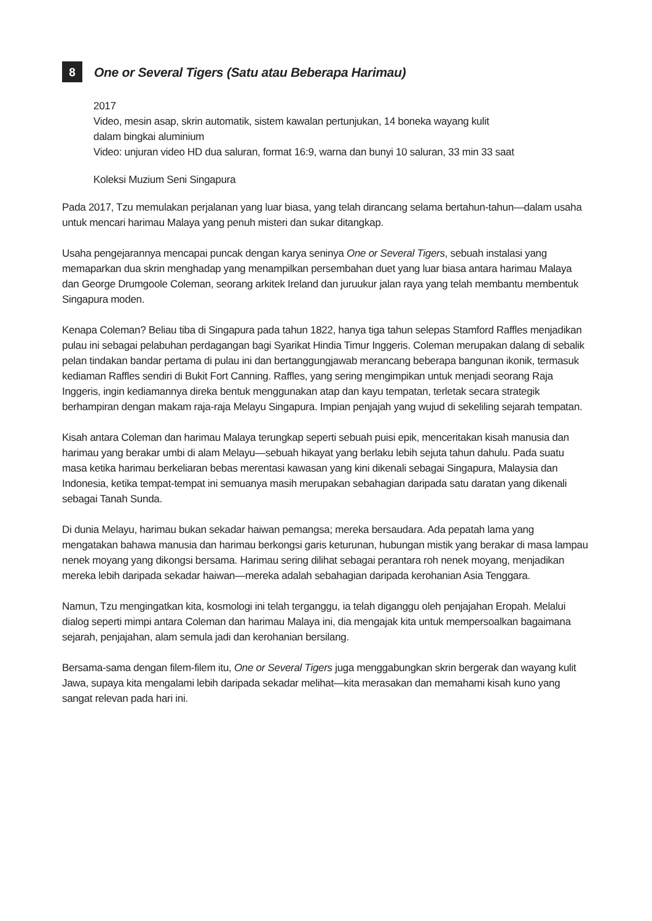8
One or Several Tigers (Satu atau Beberapa Harimau)
2017
Video, mesin asap, skrin automatik, sistem kawalan pertunjukan, 14 boneka wayang kulit
dalam bingkai aluminium
Video: unjuran video HD dua saluran, format 16:9, warna dan bunyi 10 saluran, 33 min 33 saat
Koleksi Muzium Seni Singapura
Pada 2017, Tzu memulakan perjalanan yang luar biasa, yang telah dirancang selama bertahun-tahun—dalam usaha untuk mencari harimau Malaya yang penuh misteri dan sukar ditangkap.
Usaha pengejarannya mencapai puncak dengan karya seninya One or Several Tigers, sebuah instalasi yang memaparkan dua skrin menghadap yang menampilkan persembahan duet yang luar biasa antara harimau Malaya dan George Drumgoole Coleman, seorang arkitek Ireland dan juruukur jalan raya yang telah membantu membentuk Singapura moden.
Kenapa Coleman? Beliau tiba di Singapura pada tahun 1822, hanya tiga tahun selepas Stamford Raffles menjadikan pulau ini sebagai pelabuhan perdagangan bagi Syarikat Hindia Timur Inggeris. Coleman merupakan dalang di sebalik pelan tindakan bandar pertama di pulau ini dan bertanggungjawab merancang beberapa bangunan ikonik, termasuk kediaman Raffles sendiri di Bukit Fort Canning. Raffles, yang sering mengimpikan untuk menjadi seorang Raja Inggeris, ingin kediamannya direka bentuk menggunakan atap dan kayu tempatan, terletak secara strategik berhampiran dengan makam raja-raja Melayu Singapura. Impian penjajah yang wujud di sekeliling sejarah tempatan.
Kisah antara Coleman dan harimau Malaya terungkap seperti sebuah puisi epik, menceritakan kisah manusia dan harimau yang berakar umbi di alam Melayu—sebuah hikayat yang berlaku lebih sejuta tahun dahulu. Pada suatu masa ketika harimau berkeliaran bebas merentasi kawasan yang kini dikenali sebagai Singapura, Malaysia dan Indonesia, ketika tempat-tempat ini semuanya masih merupakan sebahagian daripada satu daratan yang dikenali sebagai Tanah Sunda.
Di dunia Melayu, harimau bukan sekadar haiwan pemangsa; mereka bersaudara. Ada pepatah lama yang mengatakan bahawa manusia dan harimau berkongsi garis keturunan, hubungan mistik yang berakar di masa lampau nenek moyang yang dikongsi bersama. Harimau sering dilihat sebagai perantara roh nenek moyang, menjadikan mereka lebih daripada sekadar haiwan—mereka adalah sebahagian daripada kerohanian Asia Tenggara.
Namun, Tzu mengingatkan kita, kosmologi ini telah terganggu, ia telah diganggu oleh penjajahan Eropah. Melalui dialog seperti mimpi antara Coleman dan harimau Malaya ini, dia mengajak kita untuk mempersoalkan bagaimana sejarah, penjajahan, alam semula jadi dan kerohanian bersilang.
Bersama-sama dengan filem-filem itu, One or Several Tigers juga menggabungkan skrin bergerak dan wayang kulit Jawa, supaya kita mengalami lebih daripada sekadar melihat—kita merasakan dan memahami kisah kuno yang sangat relevan pada hari ini.